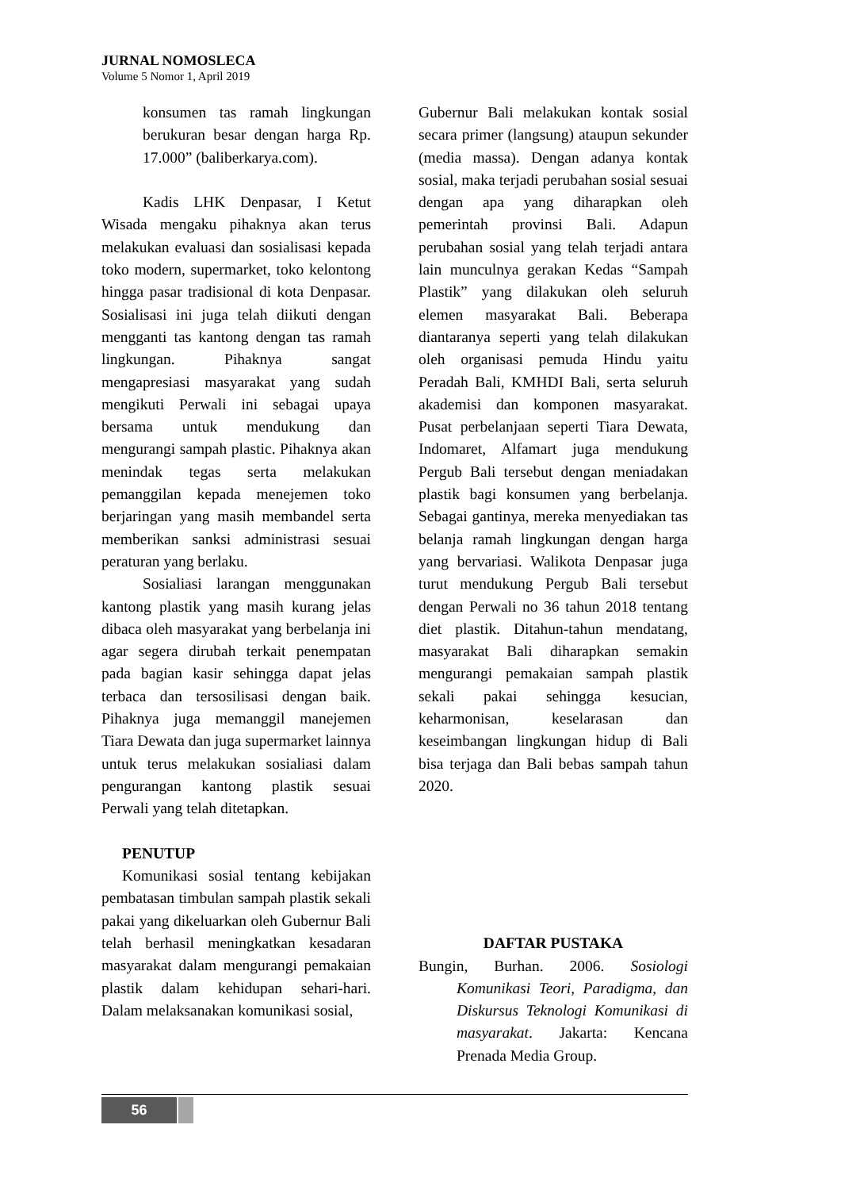JURNAL NOMOSLECA
Volume 5 Nomor 1, April 2019
konsumen tas ramah lingkungan berukuran besar dengan harga Rp. 17.000” (baliberkarya.com).
Kadis LHK Denpasar, I Ketut Wisada mengaku pihaknya akan terus melakukan evaluasi dan sosialisasi kepada toko modern, supermarket, toko kelontong hingga pasar tradisional di kota Denpasar. Sosialisasi ini juga telah diikuti dengan mengganti tas kantong dengan tas ramah lingkungan. Pihaknya sangat mengapresiasi masyarakat yang sudah mengikuti Perwali ini sebagai upaya bersama untuk mendukung dan mengurangi sampah plastic. Pihaknya akan menindak tegas serta melakukan pemanggilan kepada menejemen toko berjaringan yang masih membandel serta memberikan sanksi administrasi sesuai peraturan yang berlaku.
Sosialiasi larangan menggunakan kantong plastik yang masih kurang jelas dibaca oleh masyarakat yang berbelanja ini agar segera dirubah terkait penempatan pada bagian kasir sehingga dapat jelas terbaca dan tersosilisasi dengan baik. Pihaknya juga memanggil manejemen Tiara Dewata dan juga supermarket lainnya untuk terus melakukan sosialiasi dalam pengurangan kantong plastik sesuai Perwali yang telah ditetapkan.
PENUTUP
Komunikasi sosial tentang kebijakan pembatasan timbulan sampah plastik sekali pakai yang dikeluarkan oleh Gubernur Bali telah berhasil meningkatkan kesadaran masyarakat dalam mengurangi pemakaian plastik dalam kehidupan sehari-hari. Dalam melaksanakan komunikasi sosial,
Gubernur Bali melakukan kontak sosial secara primer (langsung) ataupun sekunder (media massa). Dengan adanya kontak sosial, maka terjadi perubahan sosial sesuai dengan apa yang diharapkan oleh pemerintah provinsi Bali. Adapun perubahan sosial yang telah terjadi antara lain munculnya gerakan Kedas “Sampah Plastik” yang dilakukan oleh seluruh elemen masyarakat Bali. Beberapa diantaranya seperti yang telah dilakukan oleh organisasi pemuda Hindu yaitu Peradah Bali, KMHDI Bali, serta seluruh akademisi dan komponen masyarakat. Pusat perbelanjaan seperti Tiara Dewata, Indomaret, Alfamart juga mendukung Pergub Bali tersebut dengan meniadakan plastik bagi konsumen yang berbelanja. Sebagai gantinya, mereka menyediakan tas belanja ramah lingkungan dengan harga yang bervariasi. Walikota Denpasar juga turut mendukung Pergub Bali tersebut dengan Perwali no 36 tahun 2018 tentang diet plastik. Ditahun-tahun mendatang, masyarakat Bali diharapkan semakin mengurangi pemakaian sampah plastik sekali pakai sehingga kesucian, keharmonisan, keselarasan dan keseimbangan lingkungan hidup di Bali bisa terjaga dan Bali bebas sampah tahun 2020.
DAFTAR PUSTAKA
Bungin, Burhan. 2006. Sosiologi Komunikasi Teori, Paradigma, dan Diskursus Teknologi Komunikasi di masyarakat. Jakarta: Kencana Prenada Media Group.
56